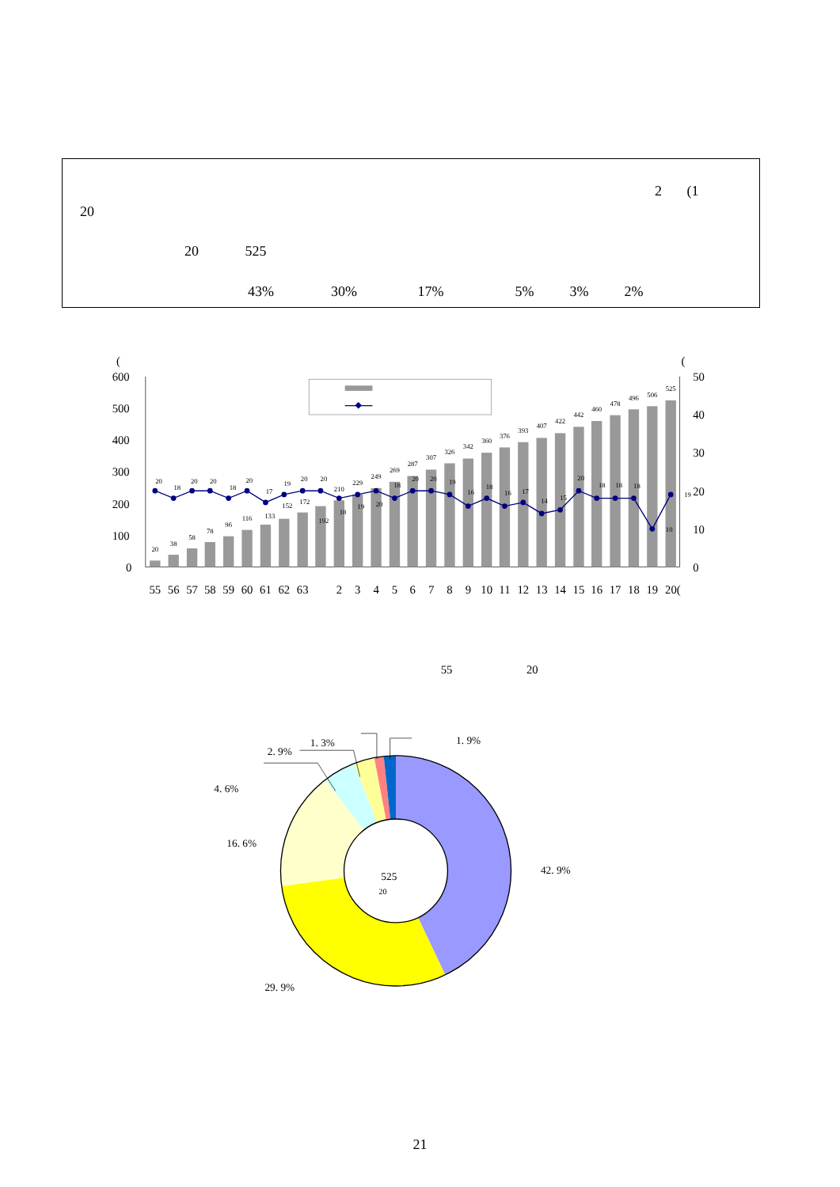2 (1
20
20 525
43% 30% 17% 5% 3% 2%
(
(
600
500
400
300
200
100
0
50
40
30
20
10
0
20
38
58
78
96
116
133
152
172
192
210
229
249
269
287
307
326
342
360
376
393
407
422
442
460
478
496
506
525
20
18
20
20
18
20
17
19
20
20
18
19
20
18
20
20
19
16
18
16
17
14
15
20
18
18
18
10
19
55
56
57
58
59
60
61
62
63
2
3
4
5
6
7
8
9
10
11
12
13
14
15
16
17
18
19
20(
55
20
525
20
1. 9%
1. 3%
2. 9%
4. 6%
16. 6%
42. 9%
29. 9%
21